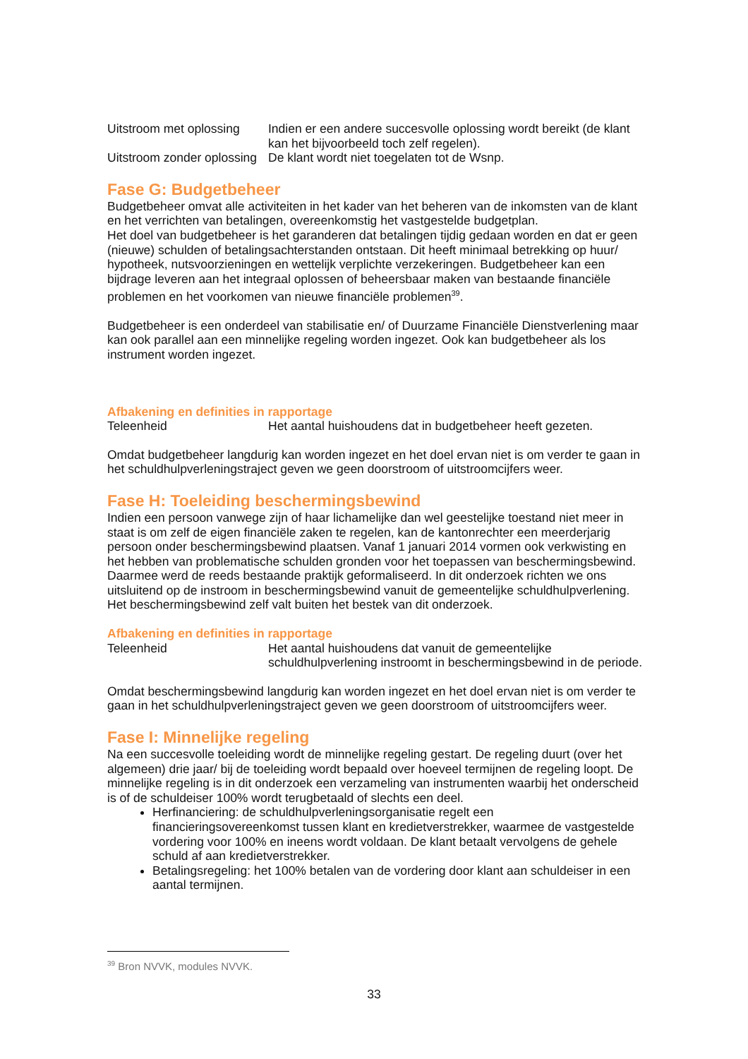| Uitstroom met oplossing | Indien er een andere succesvolle oplossing wordt bereikt (de klant kan het bijvoorbeeld toch zelf regelen). |
| Uitstroom zonder oplossing | De klant wordt niet toegelaten tot de Wsnp. |
Fase G: Budgetbeheer
Budgetbeheer omvat alle activiteiten in het kader van het beheren van de inkomsten van de klant en het verrichten van betalingen, overeenkomstig het vastgestelde budgetplan.
Het doel van budgetbeheer is het garanderen dat betalingen tijdig gedaan worden en dat er geen (nieuwe) schulden of betalingsachterstanden ontstaan. Dit heeft minimaal betrekking op huur/ hypotheek, nutsvoorzieningen en wettelijk verplichte verzekeringen. Budgetbeheer kan een bijdrage leveren aan het integraal oplossen of beheersbaar maken van bestaande financiële problemen en het voorkomen van nieuwe financiële problemen<sup>39</sup>.
Budgetbeheer is een onderdeel van stabilisatie en/ of Duurzame Financiële Dienstverlening maar kan ook parallel aan een minnelijke regeling worden ingezet. Ook kan budgetbeheer als los instrument worden ingezet.
Afbakening en definities in rapportage
| Teleenheid | Het aantal huishoudens dat in budgetbeheer heeft gezeten. |
Omdat budgetbeheer langdurig kan worden ingezet en het doel ervan niet is om verder te gaan in het schuldhulpverleningstraject geven we geen doorstroom of uitstroomcijfers weer.
Fase H: Toeleiding beschermingsbewind
Indien een persoon vanwege zijn of haar lichamelijke dan wel geestelijke toestand niet meer in staat is om zelf de eigen financiële zaken te regelen, kan de kantonrechter een meerderjarig persoon onder beschermingsbewind plaatsen. Vanaf 1 januari 2014 vormen ook verkwisting en het hebben van problematische schulden gronden voor het toepassen van beschermingsbewind. Daarmee werd de reeds bestaande praktijk geformaliseerd. In dit onderzoek richten we ons uitsluitend op de instroom in beschermingsbewind vanuit de gemeentelijke schuldhulpverlening. Het beschermingsbewind zelf valt buiten het bestek van dit onderzoek.
Afbakening en definities in rapportage
| Teleenheid | Het aantal huishoudens dat vanuit de gemeentelijke schuldhulpverlening instroomt in beschermingsbewind in de periode. |
Omdat beschermingsbewind langdurig kan worden ingezet en het doel ervan niet is om verder te gaan in het schuldhulpverleningstraject geven we geen doorstroom of uitstroomcijfers weer.
Fase I: Minnelijke regeling
Na een succesvolle toeleiding wordt de minnelijke regeling gestart. De regeling duurt (over het algemeen) drie jaar/ bij de toeleiding wordt bepaald over hoeveel termijnen de regeling loopt. De minnelijke regeling is in dit onderzoek een verzameling van instrumenten waarbij het onderscheid is of de schuldeiser 100% wordt terugbetaald of slechts een deel.
Herfinanciering: de schuldhulpverleningsorganisatie regelt een financieringsovereenkomst tussen klant en kredietverstrekker, waarmee de vastgestelde vordering voor 100% en ineens wordt voldaan. De klant betaalt vervolgens de gehele schuld af aan kredietverstrekker.
Betalingsregeling: het 100% betalen van de vordering door klant aan schuldeiser in een aantal termijnen.
<sup>39</sup> Bron NVVK, modules NVVK.
33